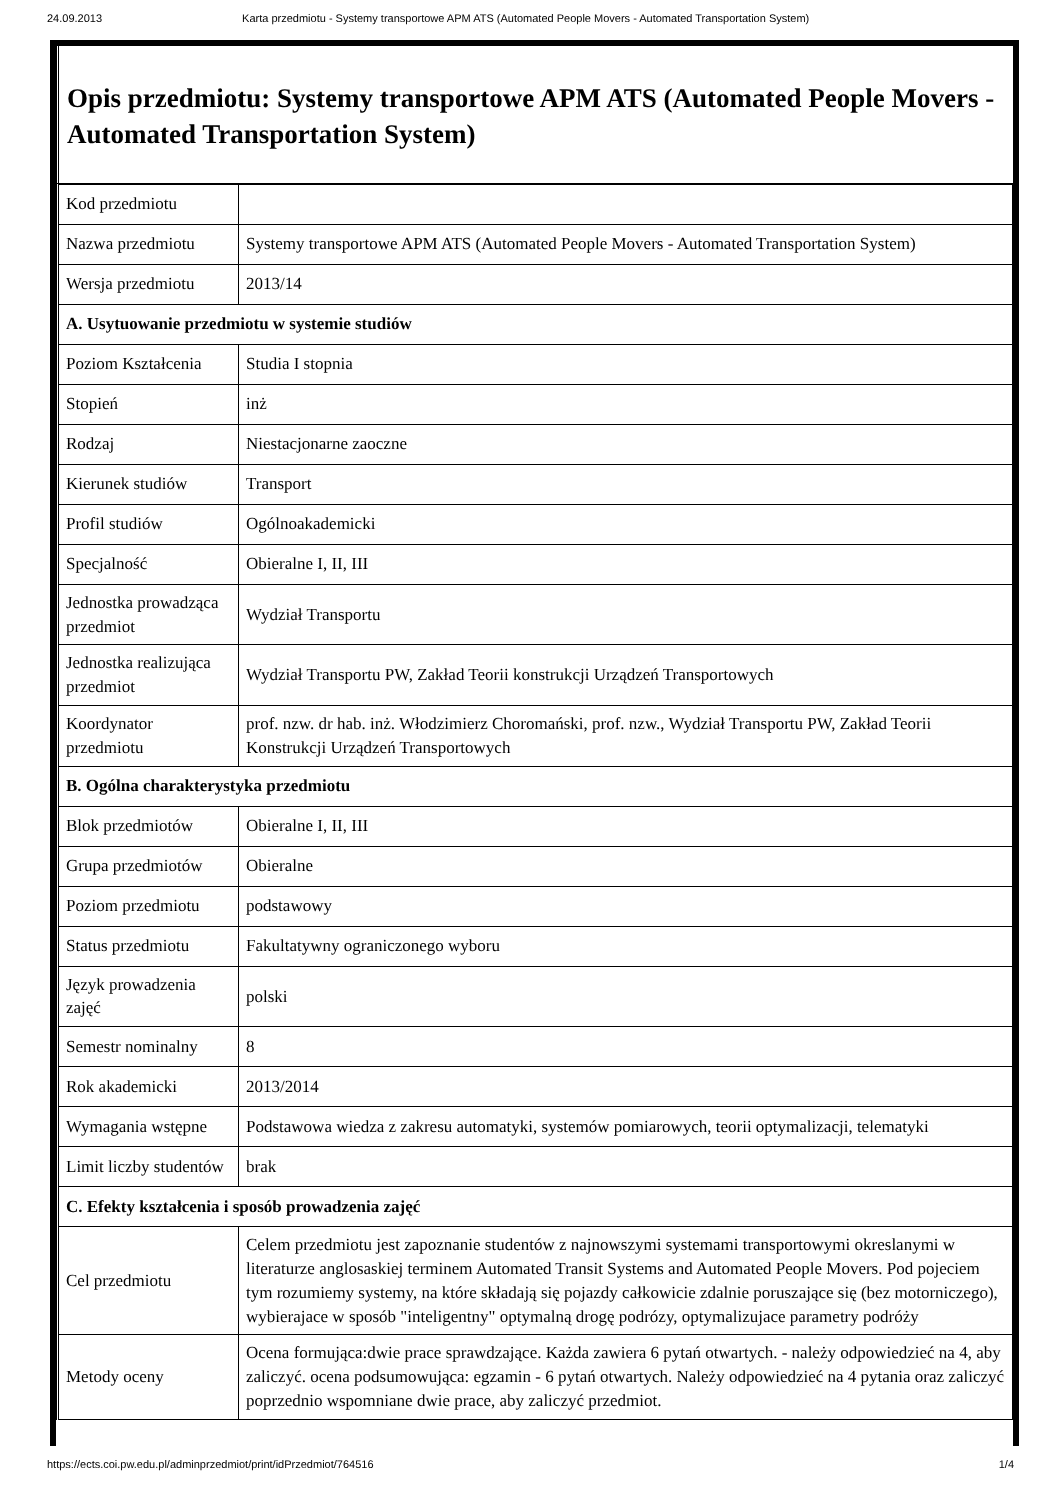24.09.2013 Karta przedmiotu - Systemy transportowe APM ATS (Automated People Movers - Automated Transportation System)
Opis przedmiotu: Systemy transportowe APM ATS (Automated People Movers - Automated Transportation System)
| Kod przedmiotu | |
| Nazwa przedmiotu | Systemy transportowe APM ATS (Automated People Movers - Automated Transportation System) |
| Wersja przedmiotu | 2013/14 |
| A. Usytuowanie przedmiotu w systemie studiów | |
| Poziom Kształcenia | Studia I stopnia |
| Stopień | inż |
| Rodzaj | Niestacjonarne zaoczne |
| Kierunek studiów | Transport |
| Profil studiów | Ogólnoakademicki |
| Specjalność | Obieralne I, II, III |
| Jednostka prowadząca przedmiot | Wydział Transportu |
| Jednostka realizująca przedmiot | Wydział Transportu PW, Zakład Teorii konstrukcji Urządzeń Transportowych |
| Koordynator przedmiotu | prof. nzw. dr hab. inż. Włodzimierz Choromański, prof. nzw., Wydział Transportu PW, Zakład Teorii Konstrukcji Urządzeń Transportowych |
| B. Ogólna charakterystyka przedmiotu | |
| Blok przedmiotów | Obieralne I, II, III |
| Grupa przedmiotów | Obieralne |
| Poziom przedmiotu | podstawowy |
| Status przedmiotu | Fakultatywny ograniczonego wyboru |
| Język prowadzenia zajęć | polski |
| Semestr nominalny | 8 |
| Rok akademicki | 2013/2014 |
| Wymagania wstępne | Podstawowa wiedza z zakresu automatyki, systemów pomiarowych, teorii optymalizacji, telematyki |
| Limit liczby studentów | brak |
| C. Efekty kształcenia i sposób prowadzenia zajęć | |
| Cel przedmiotu | Celem przedmiotu jest zapoznanie studentów z najnowszymi systemami transportowymi okreslanymi w literaturze anglosaskiej terminem Automated Transit Systems and Automated People Movers. Pod pojeciem tym rozumiemy systemy, na które składają się pojazdy całkowicie zdalnie poruszające się (bez motorniczego), wybierajace w sposób "inteligentny" optymalną drogę podrózy, optymalizujace parametry podróży |
| Metody oceny | Ocena formująca:dwie prace sprawdzające. Każda zawiera 6 pytań otwartych. - należy odpowiedzieć na 4, aby zaliczyć. ocena podsumowująca: egzamin - 6 pytań otwartych. Należy odpowiedzieć na 4 pytania oraz zaliczyć poprzednio wspomniane dwie prace, aby zaliczyć przedmiot. |
https://ects.coi.pw.edu.pl/adminprzedmiot/print/idPrzedmiot/764516 1/4